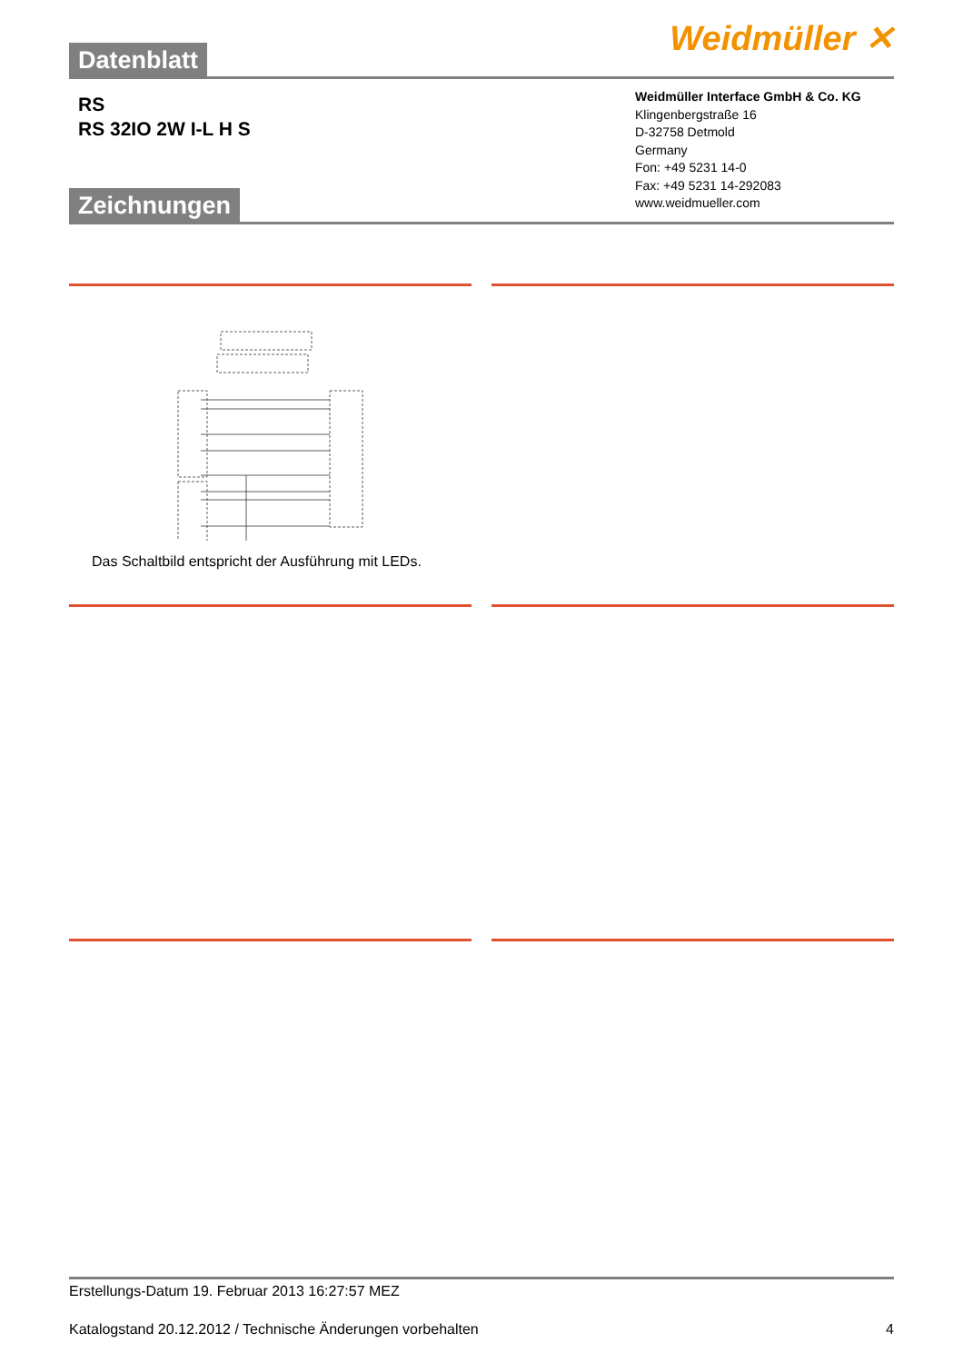Datenblatt
Weidmüller ✕
RS
RS 32IO 2W I-L H S
Zeichnungen
Weidmüller Interface GmbH & Co. KG
Klingenbergstraße 16
D-32758 Detmold
Germany
Fon: +49 5231 14-0
Fax: +49 5231 14-292083
www.weidmueller.com
Das Schaltbild entspricht der Ausführung mit LEDs.
Erstellungs-Datum 19. Februar 2013 16:27:57 MEZ
Katalogstand 20.12.2012 / Technische Änderungen vorbehalten 4